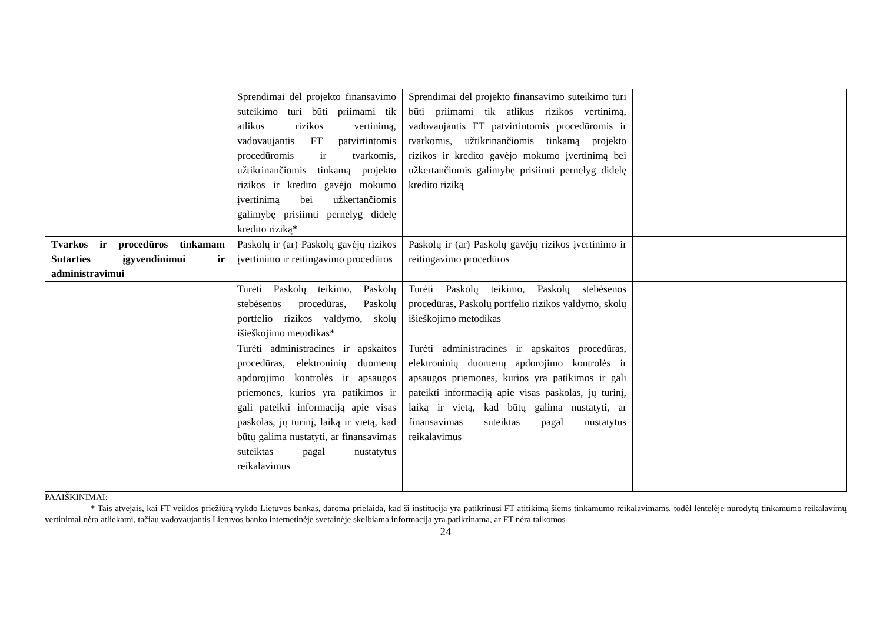| | Sprendimai dėl projekto finansavimo suteikimo turi būti priimami tik atlikus rizikos vertinimą, vadovaujantis FT patvirtintomis procedūromis ir tvarkomis, užtikrinančiomis tinkamą projekto rizikos ir kredito gavėjo mokumo įvertinimą bei užkertančiomis galimybę prisiimti pernelyg didelę kredito riziką* | Sprendimai dėl projekto finansavimo suteikimo turi būti priimami tik atlikus rizikos vertinimą, vadovaujantis FT patvirtintomis procedūromis ir tvarkomis, užtikrinančiomis tinkamą projekto rizikos ir kredito gavėjo mokumo įvertinimą bei užkertančiomis galimybę prisiimti pernelyg didelę kredito riziką | |
| Tvarkos ir procedūros tinkamam Sutarties įgyvendinimui ir administravimui | Paskolų ir (ar) Paskolų gavėjų rizikos įvertinimo ir reitingavimo procedūros | Paskolų ir (ar) Paskolų gavėjų rizikos įvertinimo ir reitingavimo procedūros | |
| | Turėti Paskolų teikimo, Paskolų stebėsenos procedūras, Paskolų portfelio rizikos valdymo, skolų išieškojimo metodikas* | Turėti Paskolų teikimo, Paskolų stebėsenos procedūras, Paskolų portfelio rizikos valdymo, skolų išieškojimo metodikas | |
| | Turėti administracines ir apskaitos procedūras, elektroninių duomenų apdorojimo kontrolės ir apsaugos priemones, kurios yra patikimos ir gali pateikti informaciją apie visas paskolas, jų turinį, laiką ir vietą, kad būtų galima nustatyti, ar finansavimas suteiktas pagal nustatytus reikalavimus | Turėti administracines ir apskaitos procedūras, elektroninių duomenų apdorojimo kontrolės ir apsaugos priemones, kurios yra patikimos ir gali pateikti informaciją apie visas paskolas, jų turinį, laiką ir vietą, kad būtų galima nustatyti, ar finansavimas suteiktas pagal nustatytus reikalavimus | |
PAAIŠKINIMAI:
* Tais atvejais, kai FT veiklos priežiūrą vykdo Lietuvos bankas, daroma prielaida, kad ši institucija yra patikrinusi FT atitikimą šiems tinkamumo reikalavimams, todėl lentelėje nurodytų tinkamumo reikalavimų vertinimai nėra atliekami, tačiau vadovaujantis Lietuvos banko internetinėje svetainėje skelbiama informacija yra patikrinama, ar FT nėra taikomos
24